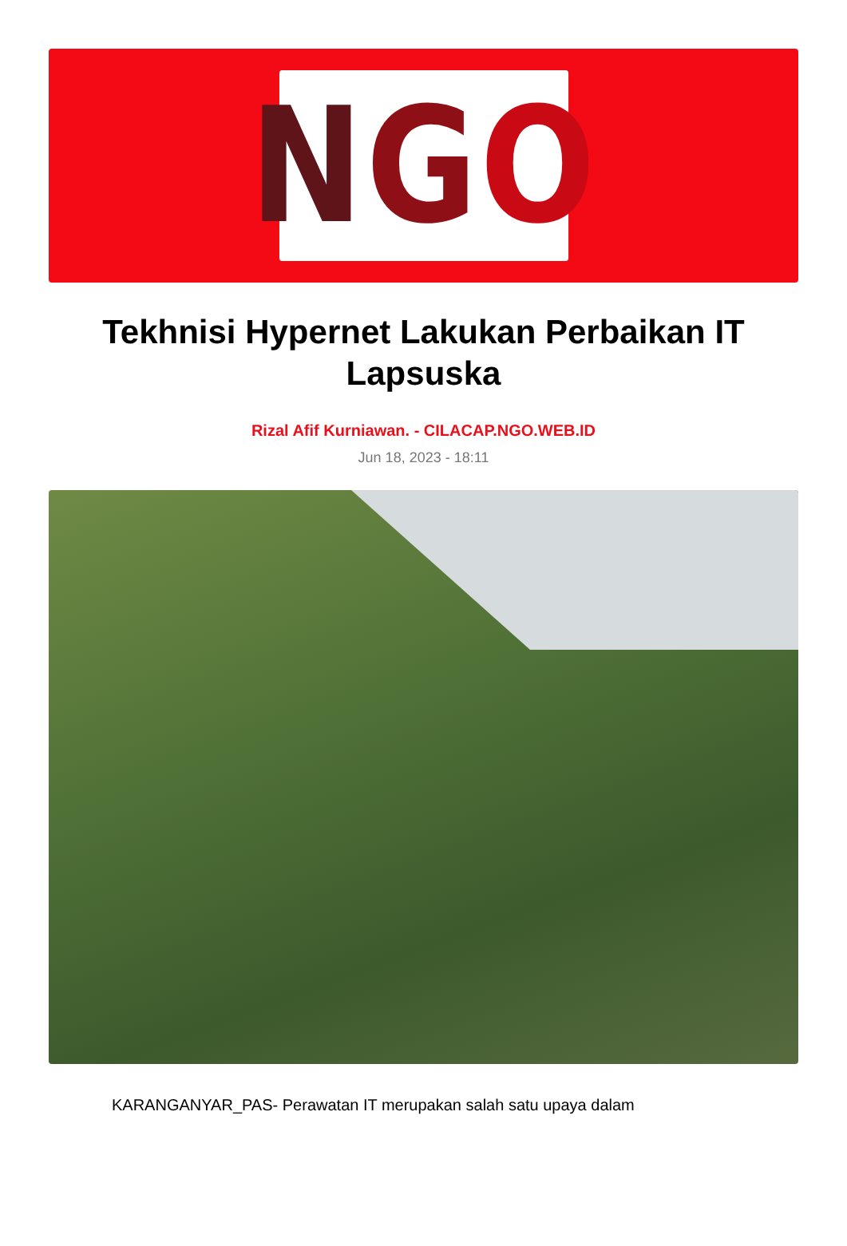N G O
Tekhnisi Hypernet Lakukan Perbaikan IT Lapsuska
Rizal Afif Kurniawan. - CILACAP.NGO.WEB.ID
Jun 18, 2023 - 18:11
KARANGANYAR_PAS- Perawatan IT merupakan salah satu upaya dalam